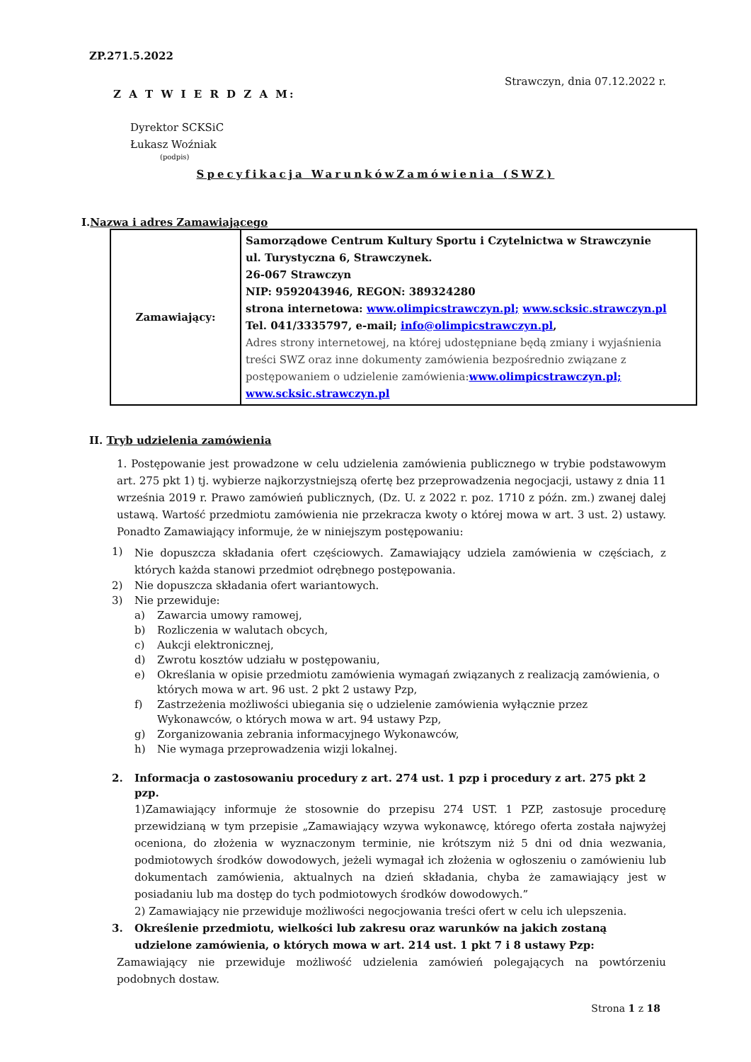ZP.271.5.2022
Strawczyn, dnia 07.12.2022 r.
Z A T W I E R D Z A M:
Dyrektor SCKSiC
Łukasz Woźniak
(podpis)
Specyfikacja WarunkówZamówienia (SWZ)
I.Nazwa i adres Zamawiającego
| Zamawiający: | Samorządowe Centrum Kultury Sportu i Czytelnictwa w Strawczynie ul. Turystyczna 6, Strawczynek. 26-067 Strawczyn NIP: 9592043946, REGON: 389324280 strona internetowa: www.olimpicstrawczyn.pl; www.scksic.strawczyn.pl Tel. 041/3335797, e-mail; info@olimpicstrawczyn.pl , Adres strony internetowej, na której udostępniane będą zmiany i wyjaśnienia treści SWZ oraz inne dokumenty zamówienia bezpośrednio związane z postępowaniem o udzielenie zamówienia: www.olimpicstrawczyn.pl; www.scksic.strawczyn.pl |
II. Tryb udzielenia zamówienia
1. Postępowanie jest prowadzone w celu udzielenia zamówienia publicznego w trybie podstawowym art. 275 pkt 1) tj. wybierze najkorzystniejszą ofertę bez przeprowadzenia negocjacji, ustawy z dnia 11 września 2019 r. Prawo zamówień publicznych, (Dz. U. z 2022 r. poz. 1710 z późn. zm.) zwanej dalej ustawą. Wartość przedmiotu zamówienia nie przekracza kwoty o której mowa w art. 3 ust. 2) ustawy. Ponadto Zamawiający informuje, że w niniejszym postępowaniu:
1) Nie dopuszcza składania ofert częściowych. Zamawiający udziela zamówienia w częściach, z których każda stanowi przedmiot odrębnego postępowania.
2) Nie dopuszcza składania ofert wariantowych.
3) Nie przewiduje:
a) Zawarcia umowy ramowej,
b) Rozliczenia w walutach obcych,
c) Aukcji elektronicznej,
d) Zwrotu kosztów udziału w postępowaniu,
e) Określania w opisie przedmiotu zamówienia wymagań związanych z realizacją zamówienia, o których mowa w art. 96 ust. 2 pkt 2 ustawy Pzp,
f) Zastrzeżenia możliwości ubiegania się o udzielenie zamówienia wyłącznie przez
Wykonawców, o których mowa w art. 94 ustawy Pzp,
g) Zorganizowania zebrania informacyjnego Wykonawców,
h) Nie wymaga przeprowadzenia wizji lokalnej.
2. Informacja o zastosowaniu procedury z art. 274 ust. 1 pzp i procedury z art. 275 pkt 2 pzp.
1)Zamawiający informuje że stosownie do przepisu 274 UST. 1 PZP, zastosuje procedurę przewidzianą w tym przepisie „Zamawiający wzywa wykonawcę, którego oferta została najwyżej oceniona, do złożenia w wyznaczonym terminie, nie krótszym niż 5 dni od dnia wezwania, podmiotowych środków dowodowych, jeżeli wymagał ich złożenia w ogłoszeniu o zamówieniu lub dokumentach zamówienia, aktualnych na dzień składania, chyba że zamawiający jest w posiadaniu lub ma dostęp do tych podmiotowych środków dowodowych.”
2) Zamawiający nie przewiduje możliwości negocjowania treści ofert w celu ich ulepszenia.
3. Określenie przedmiotu, wielkości lub zakresu oraz warunków na jakich zostaną udzielone zamówienia, o których mowa w art. 214 ust. 1 pkt 7 i 8 ustawy Pzp:
Zamawiający nie przewiduje możliwość udzielenia zamówień polegających na powtórzeniu podobnych dostaw.
Strona 1 z 18